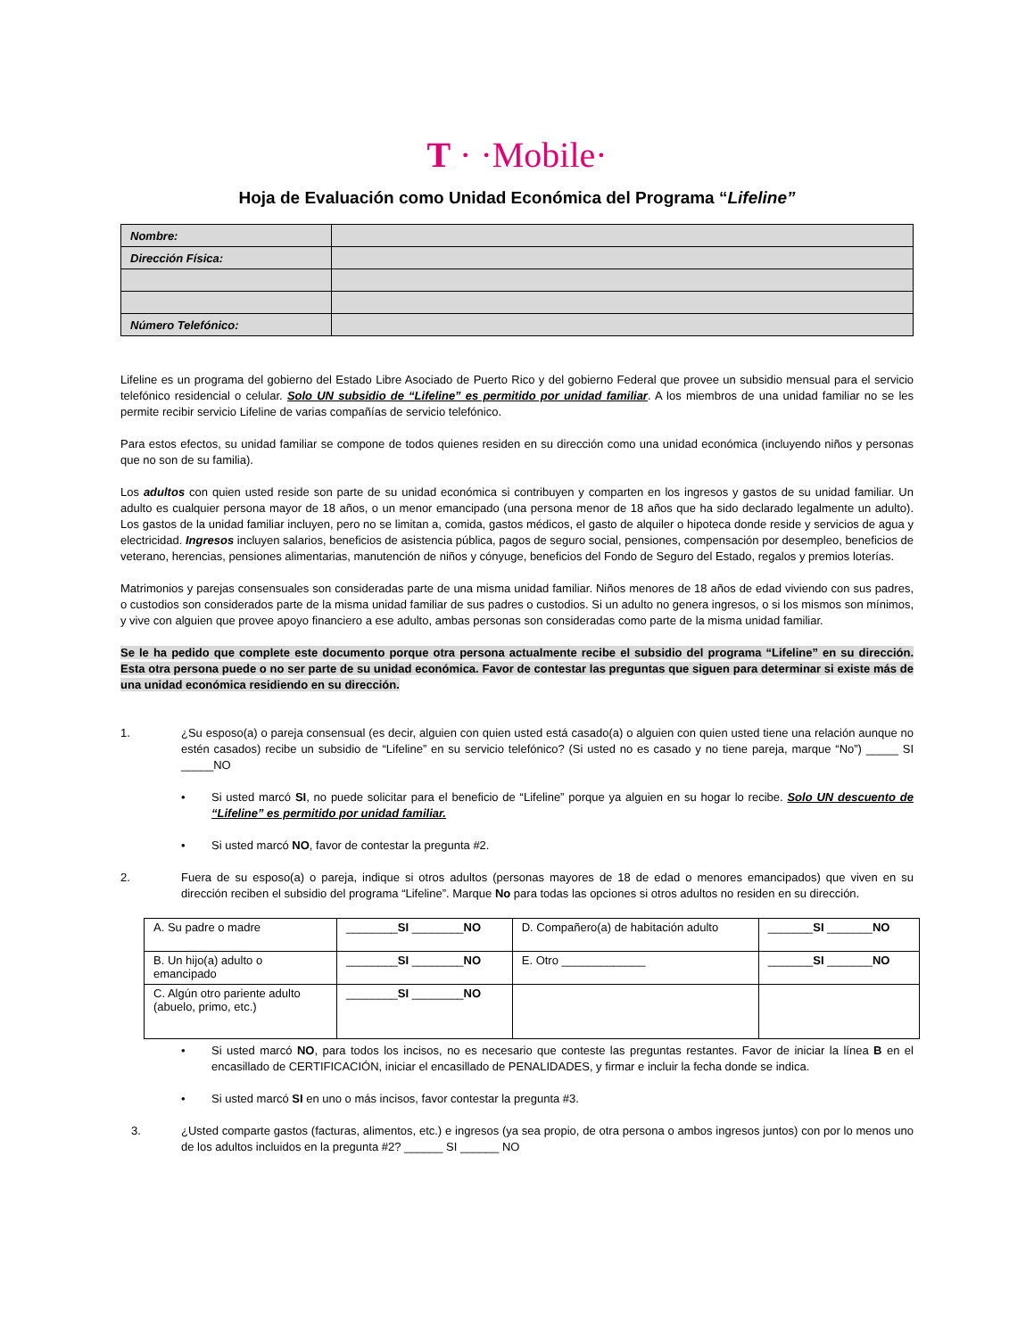T · ·Mobile·
Hoja de Evaluación como Unidad Económica del Programa “Lifeline”
| Nombre: | |
| Dirección Física: | |
| Número Telefónico: | |
Lifeline es un programa del gobierno del Estado Libre Asociado de Puerto Rico y del gobierno Federal que provee un subsidio mensual para el servicio telefónico residencial o celular. Solo UN subsidio de “Lifeline” es permitido por unidad familiar. A los miembros de una unidad familiar no se les permite recibir servicio Lifeline de varias compañías de servicio telefónico.
Para estos efectos, su unidad familiar se compone de todos quienes residen en su dirección como una unidad económica (incluyendo niños y personas que no son de su familia).
Los adultos con quien usted reside son parte de su unidad económica si contribuyen y comparten en los ingresos y gastos de su unidad familiar. Un adulto es cualquier persona mayor de 18 años, o un menor emancipado (una persona menor de 18 años que ha sido declarado legalmente un adulto). Los gastos de la unidad familiar incluyen, pero no se limitan a, comida, gastos médicos, el gasto de alquiler o hipoteca donde reside y servicios de agua y electricidad. Ingresos incluyen salarios, beneficios de asistencia pública, pagos de seguro social, pensiones, compensación por desempleo, beneficios de veterano, herencias, pensiones alimentarias, manutención de niños y cónyuge, beneficios del Fondo de Seguro del Estado, regalos y premios loterías.
Matrimonios y parejas consensuales son consideradas parte de una misma unidad familiar. Niños menores de 18 años de edad viviendo con sus padres, o custodios son considerados parte de la misma unidad familiar de sus padres o custodios. Si un adulto no genera ingresos, o si los mismos son mínimos, y vive con alguien que provee apoyo financiero a ese adulto, ambas personas son consideradas como parte de la misma unidad familiar.
Se le ha pedido que complete este documento porque otra persona actualmente recibe el subsidio del programa “Lifeline” en su dirección. Esta otra persona puede o no ser parte de su unidad económica. Favor de contestar las preguntas que siguen para determinar si existe más de una unidad económica residiendo en su dirección.
1. ¿Su esposo(a) o pareja consensual (es decir, alguien con quien usted está casado(a) o alguien con quien usted tiene una relación aunque no estén casados) recibe un subsidio de “Lifeline” en su servicio telefónico? (Si usted no es casado y no tiene pareja, marque “No”) _____ SI _____NO
• Si usted marcó SI, no puede solicitar para el beneficio de “Lifeline” porque ya alguien en su hogar lo recibe. Solo UN descuento de “Lifeline” es permitido por unidad familiar.
• Si usted marcó NO, favor de contestar la pregunta #2.
2. Fuera de su esposo(a) o pareja, indique si otros adultos (personas mayores de 18 de edad o menores emancipados) que viven en su dirección reciben el subsidio del programa “Lifeline”. Marque No para todas las opciones si otros adultos no residen en su dirección.
| A. Su padre o madre | ________ SI ________ NO | D. Compañero(a) de habitación adulto | _______ SI _______ NO |
| B. Un hijo(a) adulto o emancipado | ________ SI ________ NO | E. Otro _____________ | _______ SI _______ NO |
| C. Algún otro pariente adulto (abuelo, primo, etc.) | ________ SI ________ NO | | |
• Si usted marcó NO, para todos los incisos, no es necesario que conteste las preguntas restantes. Favor de iniciar la línea B en el encasillado de CERTIFICACIÓN, iniciar el encasillado de PENALIDADES, y firmar e incluir la fecha donde se indica.
• Si usted marcó SI en uno o más incisos, favor contestar la pregunta #3.
3. ¿Usted comparte gastos (facturas, alimentos, etc.) e ingresos (ya sea propio, de otra persona o ambos ingresos juntos) con por lo menos uno de los adultos incluidos en la pregunta #2? ______ SI ______ NO